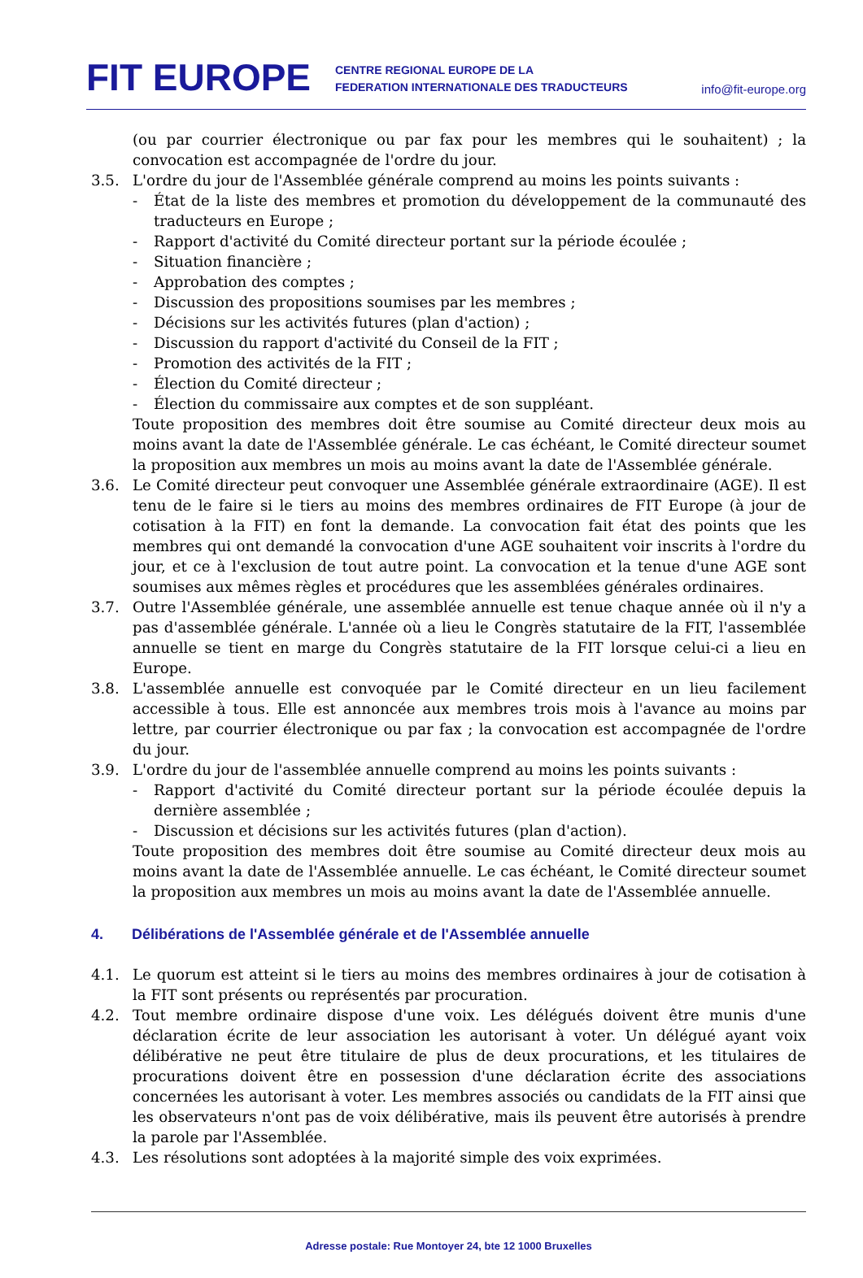FIT EUROPE
CENTRE REGIONAL EUROPE DE LA
FEDERATION INTERNATIONALE DES TRADUCTEURS
info@fit-europe.org
(ou par courrier électronique ou par fax pour les membres qui le souhaitent) ; la convocation est accompagnée de l'ordre du jour.
3.5. L'ordre du jour de l'Assemblée générale comprend au moins les points suivants :
- État de la liste des membres et promotion du développement de la communauté des traducteurs en Europe ;
- Rapport d'activité du Comité directeur portant sur la période écoulée ;
- Situation financière ;
- Approbation des comptes ;
- Discussion des propositions soumises par les membres ;
- Décisions sur les activités futures (plan d'action) ;
- Discussion du rapport d'activité du Conseil de la FIT ;
- Promotion des activités de la FIT ;
- Élection du Comité directeur ;
- Élection du commissaire aux comptes et de son suppléant.
Toute proposition des membres doit être soumise au Comité directeur deux mois au moins avant la date de l'Assemblée générale. Le cas échéant, le Comité directeur soumet la proposition aux membres un mois au moins avant la date de l'Assemblée générale.
3.6. Le Comité directeur peut convoquer une Assemblée générale extraordinaire (AGE). Il est tenu de le faire si le tiers au moins des membres ordinaires de FIT Europe (à jour de cotisation à la FIT) en font la demande. La convocation fait état des points que les membres qui ont demandé la convocation d'une AGE souhaitent voir inscrits à l'ordre du jour, et ce à l'exclusion de tout autre point. La convocation et la tenue d'une AGE sont soumises aux mêmes règles et procédures que les assemblées générales ordinaires.
3.7. Outre l'Assemblée générale, une assemblée annuelle est tenue chaque année où il n'y a pas d'assemblée générale. L'année où a lieu le Congrès statutaire de la FIT, l'assemblée annuelle se tient en marge du Congrès statutaire de la FIT lorsque celui-ci a lieu en Europe.
3.8. L'assemblée annuelle est convoquée par le Comité directeur en un lieu facilement accessible à tous. Elle est annoncée aux membres trois mois à l'avance au moins par lettre, par courrier électronique ou par fax ; la convocation est accompagnée de l'ordre du jour.
3.9. L'ordre du jour de l'assemblée annuelle comprend au moins les points suivants :
- Rapport d'activité du Comité directeur portant sur la période écoulée depuis la dernière assemblée ;
- Discussion et décisions sur les activités futures (plan d'action).
Toute proposition des membres doit être soumise au Comité directeur deux mois au moins avant la date de l'Assemblée annuelle. Le cas échéant, le Comité directeur soumet la proposition aux membres un mois au moins avant la date de l'Assemblée annuelle.
4. Délibérations de l'Assemblée générale et de l'Assemblée annuelle
4.1. Le quorum est atteint si le tiers au moins des membres ordinaires à jour de cotisation à la FIT sont présents ou représentés par procuration.
4.2. Tout membre ordinaire dispose d'une voix. Les délégués doivent être munis d'une déclaration écrite de leur association les autorisant à voter. Un délégué ayant voix délibérative ne peut être titulaire de plus de deux procurations, et les titulaires de procurations doivent être en possession d'une déclaration écrite des associations concernées les autorisant à voter. Les membres associés ou candidats de la FIT ainsi que les observateurs n'ont pas de voix délibérative, mais ils peuvent être autorisés à prendre la parole par l'Assemblée.
4.3. Les résolutions sont adoptées à la majorité simple des voix exprimées.
Adresse postale: Rue Montoyer 24, bte 12 1000 Bruxelles